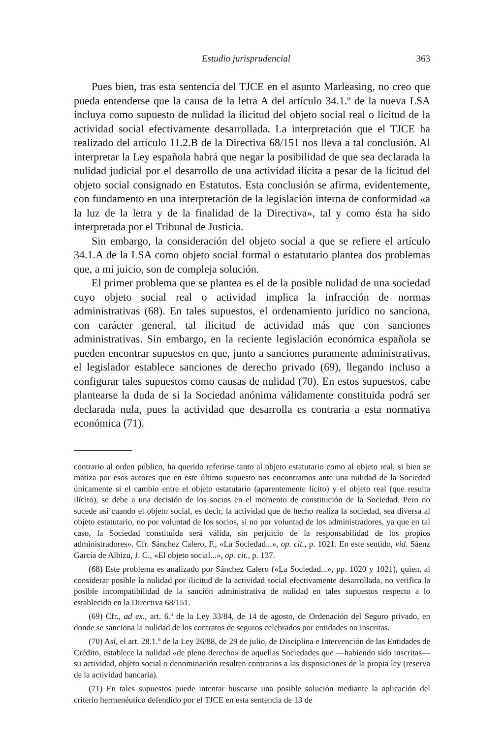Estudio jurisprudencial 363
Pues bien, tras esta sentencia del TJCE en el asunto Marleasing, no creo que pueda entenderse que la causa de la letra A del artículo 34.1.º de la nueva LSA incluya como supuesto de nulidad la ilicitud del objeto social real o licitud de la actividad social efectivamente desarrollada. La interpretación que el TJCE ha realizado del artículo 11.2.B de la Directiva 68/151 nos lleva a tal conclusión. Al interpretar la Ley española habrá que negar la posibilidad de que sea declarada la nulidad judicial por el desarrollo de una actividad ilícita a pesar de la licitud del objeto social consignado en Estatutos. Esta conclusión se afirma, evidentemente, con fundamento en una interpretación de la legislación interna de conformidad «a la luz de la letra y de la finalidad de la Directiva», tal y como ésta ha sido interpretada por el Tribunal de Justicia.
Sin embargo, la consideración del objeto social a que se refiere el artículo 34.1.A de la LSA como objeto social formal o estatutario plantea dos problemas que, a mi juicio, son de compleja solución.
El primer problema que se plantea es el de la posible nulidad de una sociedad cuyo objeto social real o actividad implica la infracción de normas administrativas (68). En tales supuestos, el ordenamiento jurídico no sanciona, con carácter general, tal ilicitud de actividad más que con sanciones administrativas. Sin embargo, en la reciente legislación económica española se pueden encontrar supuestos en que, junto a sanciones puramente administrativas, el legislador establece sanciones de derecho privado (69), llegando incluso a configurar tales supuestos como causas de nulidad (70). En estos supuestos, cabe plantearse la duda de si la Sociedad anónima válidamente constituida podrá ser declarada nula, pues la actividad que desarrolla es contraria a esta normativa económica (71).
contrario al orden público, ha querido referirse tanto al objeto estatutario como al objeto real, si bien se matiza por esos autores que en este último supuesto nos encontramos ante una nulidad de la Sociedad únicamente si el cambio entre el objeto estatutario (aparentemente lícito) y el objeto real (que resulta ilícito), se debe a una decisión de los socios en el momento de constitución de la Sociedad. Pero no sucede así cuando el objeto social, es decir, la actividad que de hecho realiza la sociedad, sea diversa al objeto estatutario, no por voluntad de los socios, si no por voluntad de los administradores, ya que en tal caso, la Sociedad constituida será válida, sin perjuicio de la responsabilidad de los propios administradores». Cfr. Sánchez Calero, F., «La Sociedad...», op. cit., p. 1021. En este sentido, vid. Sáenz García de Albizu, J. C., «El objeto social...», op. cit., p. 137.
(68) Este problema es analizado por Sánchez Calero («La Sociedad...», pp. 1020 y 1021), quien, al considerar posible la nulidad por ilicitud de la actividad social efectivamente desarrollada, no verifica la posible incompatibilidad de la sanción administrativa de nulidad en tales supuestos respecto a lo establecido en la Directiva 68/151.
(69) Cfr., ad ex., art. 6.º de la Ley 33/84, de 14 de agosto, de Ordenación del Seguro privado, en donde se sanciona la nulidad de los contratos de seguros celebrados por entidades no inscritas.
(70) Así, el art. 28.1.º de la Ley 26/88, de 29 de julio, de Disciplina e Intervención de las Entidades de Crédito, establece la nulidad «de pleno derecho» de aquellas Sociedades que —habiendo sido inscritas— su actividad, objeto social o denominación resulten contrarios a las disposiciones de la propia ley (reserva de la actividad bancaria).
(71) En tales supuestos puede intentar buscarse una posible solución mediante la aplicación del criterio hermenéutico defendido por el TJCE en esta sentencia de 13 de